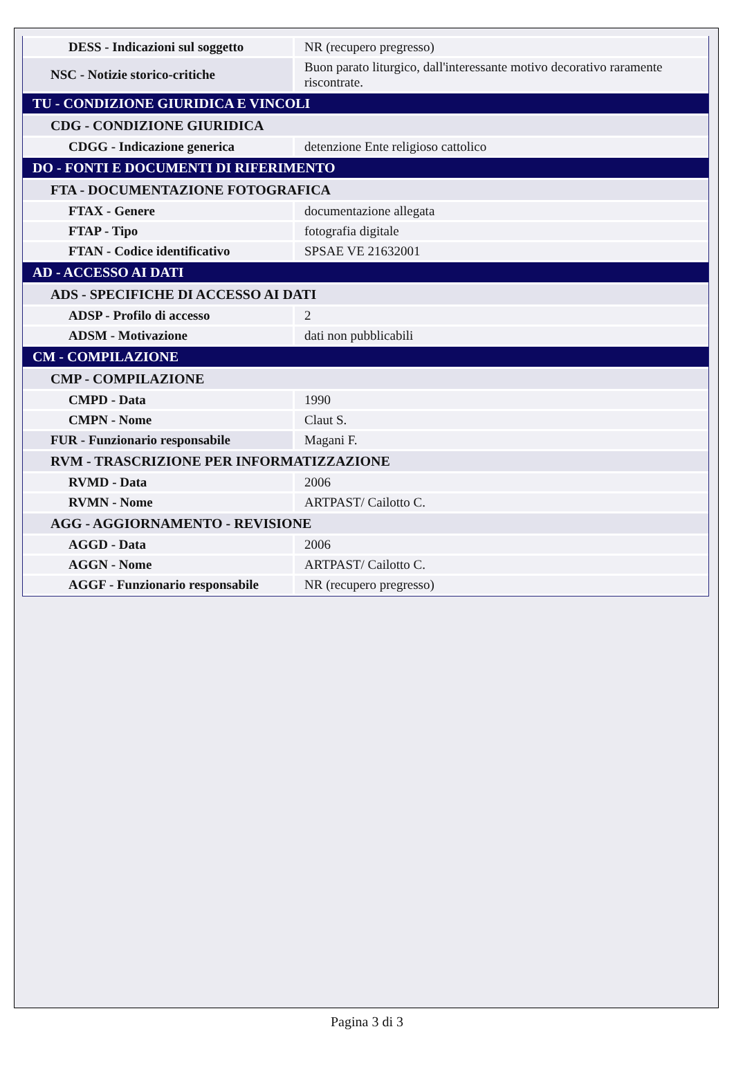| DESS - Indicazioni sul soggetto | NR (recupero pregresso) |
| NSC - Notizie storico-critiche | Buon parato liturgico, dall'interessante motivo decorativo raramente riscontrate. |
| TU - CONDIZIONE GIURIDICA E VINCOLI | |
| CDG - CONDIZIONE GIURIDICA | |
| CDGG - Indicazione generica | detenzione Ente religioso cattolico |
| DO - FONTI E DOCUMENTI DI RIFERIMENTO | |
| FTA - DOCUMENTAZIONE FOTOGRAFICA | |
| FTAX - Genere | documentazione allegata |
| FTAP - Tipo | fotografia digitale |
| FTAN - Codice identificativo | SPSAE VE 21632001 |
| AD - ACCESSO AI DATI | |
| ADS - SPECIFICHE DI ACCESSO AI DATI | |
| ADSP - Profilo di accesso | 2 |
| ADSM - Motivazione | dati non pubblicabili |
| CM - COMPILAZIONE | |
| CMP - COMPILAZIONE | |
| CMPD - Data | 1990 |
| CMPN - Nome | Claut S. |
| FUR - Funzionario responsabile | Magani F. |
| RVM - TRASCRIZIONE PER INFORMATIZZAZIONE | |
| RVMD - Data | 2006 |
| RVMN - Nome | ARTPAST/ Cailotto C. |
| AGG - AGGIORNAMENTO - REVISIONE | |
| AGGD - Data | 2006 |
| AGGN - Nome | ARTPAST/ Cailotto C. |
| AGGF - Funzionario responsabile | NR (recupero pregresso) |
Pagina 3 di 3